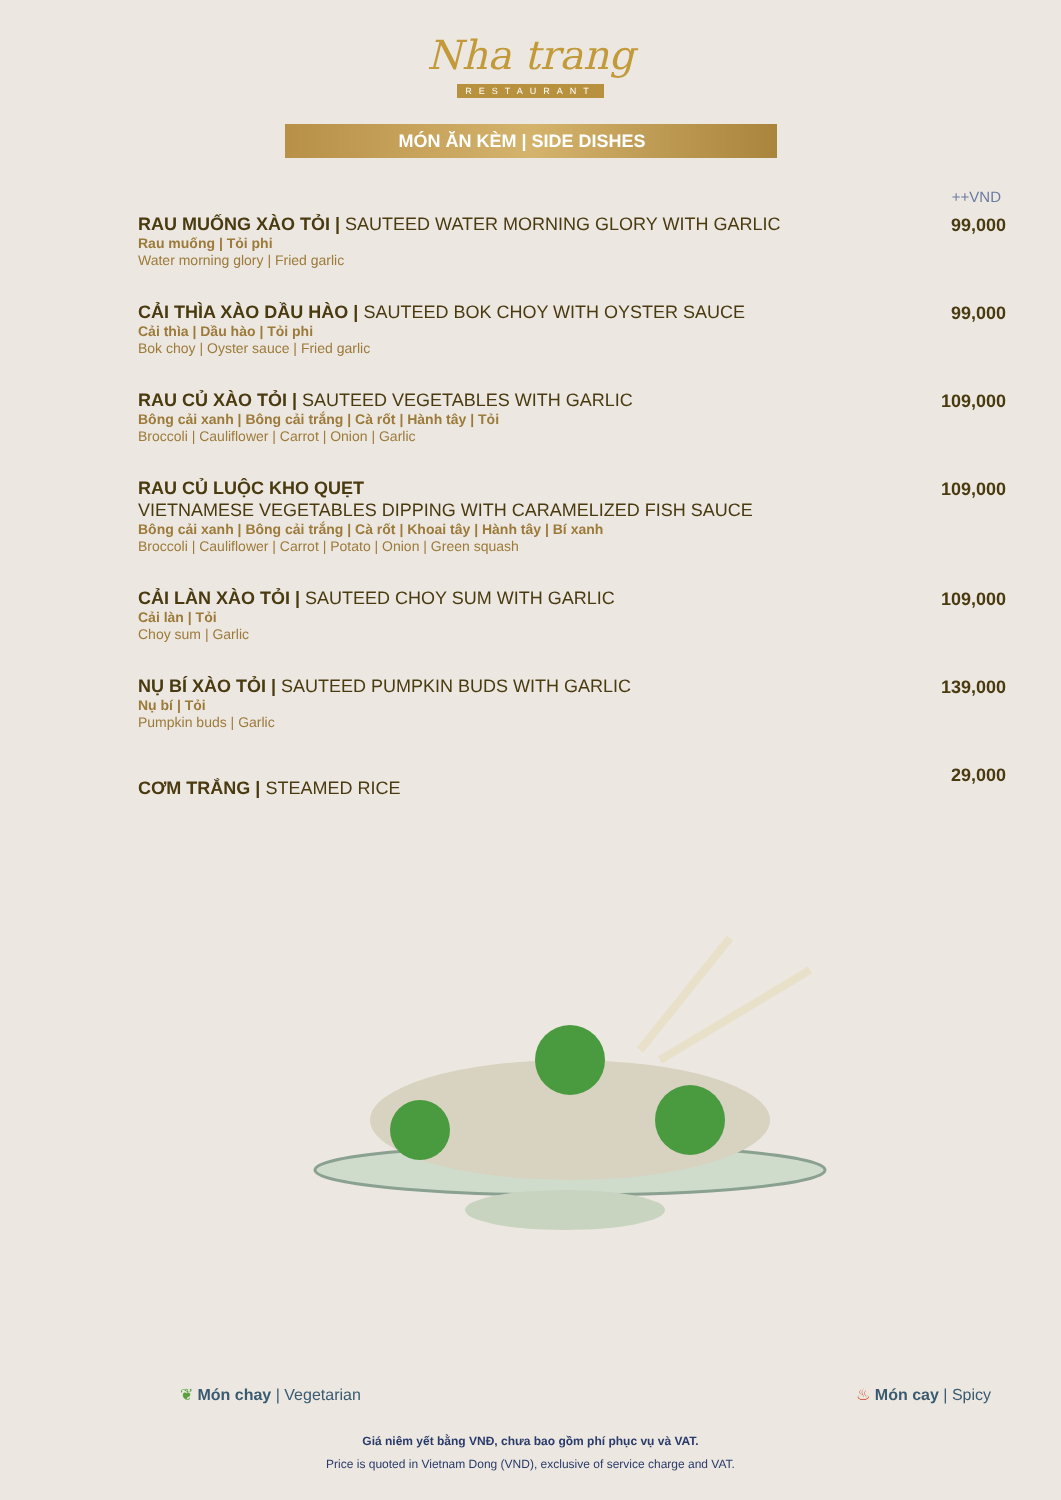Nha trang
RESTAURANT
MÓN ĂN KÈM | SIDE DISHES
++VND
RAU MUỐNG XÀO TỎI | SAUTEED WATER MORNING GLORY WITH GARLIC
Rau muống | Tỏi phi
Water morning glory | Fried garlic
99,000
CẢI THÌA XÀO DẦU HÀO | SAUTEED BOK CHOY WITH OYSTER SAUCE
Cải thìa | Dầu hào | Tỏi phi
Bok choy | Oyster sauce | Fried garlic
99,000
RAU CỦ XÀO TỎI | SAUTEED VEGETABLES WITH GARLIC
Bông cải xanh | Bông cải trắng | Cà rốt | Hành tây | Tỏi
Broccoli | Cauliflower | Carrot | Onion | Garlic
109,000
RAU CỦ LUỘC KHO QUẸT
VIETNAMESE VEGETABLES DIPPING WITH CARAMELIZED FISH SAUCE
Bông cải xanh | Bông cải trắng | Cà rốt | Khoai tây | Hành tây | Bí xanh
Broccoli | Cauliflower | Carrot | Potato | Onion | Green squash
109,000
CẢI LÀN XÀO TỎI | SAUTEED CHOY SUM WITH GARLIC
Cải làn | Tỏi
Choy sum | Garlic
109,000
NỤ BÍ XÀO TỎI | SAUTEED PUMPKIN BUDS WITH GARLIC
Nụ bí | Tỏi
Pumpkin buds | Garlic
139,000
CƠM TRẮNG | STEAMED RICE
29,000
❦ Món chay | Vegetarian ♨ Món cay | Spicy
Giá niêm yết bằng VNĐ, chưa bao gồm phí phục vụ và VAT.
Price is quoted in Vietnam Dong (VND), exclusive of service charge and VAT.